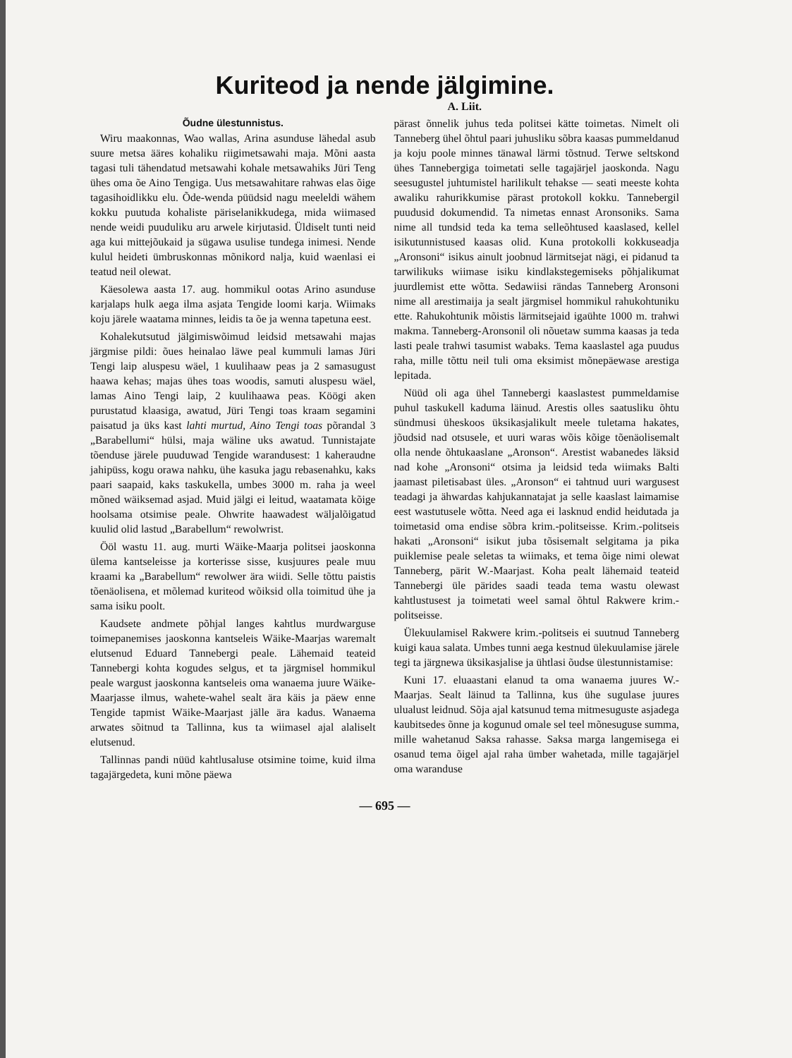Kuriteod ja nende jälgimine.
A. Liit.
Õudne ülestunnistus.
Wiru maakonnas, Wao wallas, Arina asunduse lähedal asub suure metsa ääres kohaliku riigimetsawahi maja. Mõni aasta tagasi tuli tähendatud metsawahi kohale metsawahiks Jüri Teng ühes oma õe Aino Tengiga. Uus metsawahitare rahwas elas õige tagasihoidlikku elu. Õde-wenda püüdsid nagu meeleldi wähem kokku puutuda kohaliste päriselanikkudega, mida wiimased nende weidi puuduliku aru arwele kirjutasid. Üldiselt tunti neid aga kui mittejõukaid ja sügawa usulise tundega inimesi. Nende kulul heideti ümbruskonnas mõnikord nalja, kuid waenlasi ei teatud neil olewat.
Käesolewa aasta 17. aug. hommikul ootas Arino asunduse karjalaps hulk aega ilma asjata Tengide loomi karja. Wiimaks koju järele waatama minnes, leidis ta õe ja wenna tapetuna eest.
Kohalekutsutud jälgimiswõimud leidsid metsawahi majas järgmise pildi: õues heinalao läwe peal kummuli lamas Jüri Tengi laip aluspesu wäel, 1 kuulihaaw peas ja 2 samasugust haawa kehas; majas ühes toas woodis, samuti aluspesu wäel, lamas Aino Tengi laip, 2 kuulihaawa peas. Köögi aken purustatud klaasiga, awatud, Jüri Tengi toas kraam segamini paisatud ja üks kast lahti murtud, Aino Tengi toas põrandal 3 „Barabellumi“ hülsi, maja wäline uks awatud. Tunnistajate tõenduse järele puuduwad Tengide warandusest: 1 kaheraudne jahipüss, kogu orawa nahku, ühe kasuka jagu rebasenahku, kaks paari saapaid, kaks taskukella, umbes 3000 m. raha ja weel mõned wäiksemad asjad. Muid jälgi ei leitud, waatamata kõige hoolsama otsimise peale. Ohwrite haawadest wäljalõigatud kuulid olid lastud „Barabellum“ rewolwrist.
Ööl wastu 11. aug. murti Wäike-Maarja politsei jaoskonna ülema kantseleisse ja korterisse sisse, kusjuures peale muu kraami ka „Barabellum“ rewolwer ära wiidi. Selle tõttu paistis tõenäolisena, et mõlemad kuriteod wõiksid olla toimitud ühe ja sama isiku poolt.
Kaudsete andmete põhjal langes kahtlus murdwarguse toimepanemises jaoskonna kantseleis Wäike-Maarjas waremalt elutsenud Eduard Tannebergi peale. Lähemaid teateid Tannebergi kohta kogudes selgus, et ta järgmisel hommikul peale wargust jaoskonna kantseleis oma wanaema juure Wäike-Maarjasse ilmus, wahete-wahel sealt ära käis ja päew enne Tengide tapmist Wäike-Maarjast jälle ära kadus. Wanaema arwates sõitnud ta Tallinna, kus ta wiimasel ajal alaliselt elutsenud.
Tallinnas pandi nüüd kahtlusaluse otsimine toime, kuid ilma tagajärgedeta, kuni mõne päewa
pärast õnnelik juhus teda politsei kätte toimetas. Nimelt oli Tanneberg ühel õhtul paari juhusliku sõbra kaasas pummeldanud ja koju poole minnes tänawal lärmi tõstnud. Terwe seltskond ühes Tannebergiga toimetati selle tagajärjel jaoskonda. Nagu seesugustel juhtumistel harilikult tehakse — seati meeste kohta awaliku rahurikkumise pärast protokoll kokku. Tannebergil puudusid dokumendid. Ta nimetas ennast Aronsoniks. Sama nime all tundsid teda ka tema selleõhtused kaaslased, kellel isikutunnistused kaasas olid. Kuna protokolli kokkuseadja „Aronsoni“ isikus ainult joobnud lärmitsejat nägi, ei pidanud ta tarwilikuks wiimase isiku kindlakstegemiseks põhjalikumat juurdlemist ette wõtta. Sedawiisi rändas Tanneberg Aronsoni nime all arestimaija ja sealt järgmisel hommikul rahukohtuniku ette. Rahukohtunik mõistis lärmitsejaid igaühte 1000 m. trahwi makma. Tanneberg-Aronsonil oli nõuetaw summa kaasas ja teda lasti peale trahwi tasumist wabaks. Tema kaaslastel aga puudus raha, mille tõttu neil tuli oma eksimist mõnepäewase arestiga lepitada.
Nüüd oli aga ühel Tannebergi kaaslastest pummeldamise puhul taskukell kaduma läinud. Arestis olles saatusliku õhtu sündmusi üheskoos üksikasjalikult meele tuletama hakates, jõudsid nad otsusele, et uuri waras wõis kõige tõenäolisemalt olla nende õhtukaaslane „Aronson“. Arestist wabanedes läksid nad kohe „Aronsoni“ otsima ja leidsid teda wiimaks Balti jaamast piletisabast üles. „Aronson“ ei tahtnud uuri wargusest teadagi ja ähwardas kahjukannatajat ja selle kaaslast laimamise eest wastutusele wõtta. Need aga ei lasknud endid heidutada ja toimetasid oma endise sõbra krim.-politseisse. Krim.-politseis hakati „Aronsoni“ isikut juba tõsisemalt selgitama ja pika puiklemise peale seletas ta wiimaks, et tema õige nimi olewat Tanneberg, pärit W.-Maarjast. Koha pealt lähemaid teateid Tannebergi üle pärides saadi teada tema wastu olewast kahtlustusest ja toimetati weel samal õhtul Rakwere krim.-politseisse.
Ülekuulamisel Rakwere krim.-politseis ei suutnud Tanneberg kuigi kaua salata. Umbes tunni aega kestnud ülekuulamise järele tegi ta järgnewa üksikasjalise ja ühtlasi õudse ülestunnistamise:
Kuni 17. eluaastani elanud ta oma wanaema juures W.-Maarjas. Sealt läinud ta Tallinna, kus ühe sugulase juures ulualust leidnud. Sõja ajal katsunud tema mitmesuguste asjadega kaubitsedes õnne ja kogunud omale sel teel mõnesuguse summa, mille wahetanud Saksa rahasse. Saksa marga langemisega ei osanud tema õigel ajal raha ümber wahetada, mille tagajärjel oma waranduse
— 695 —